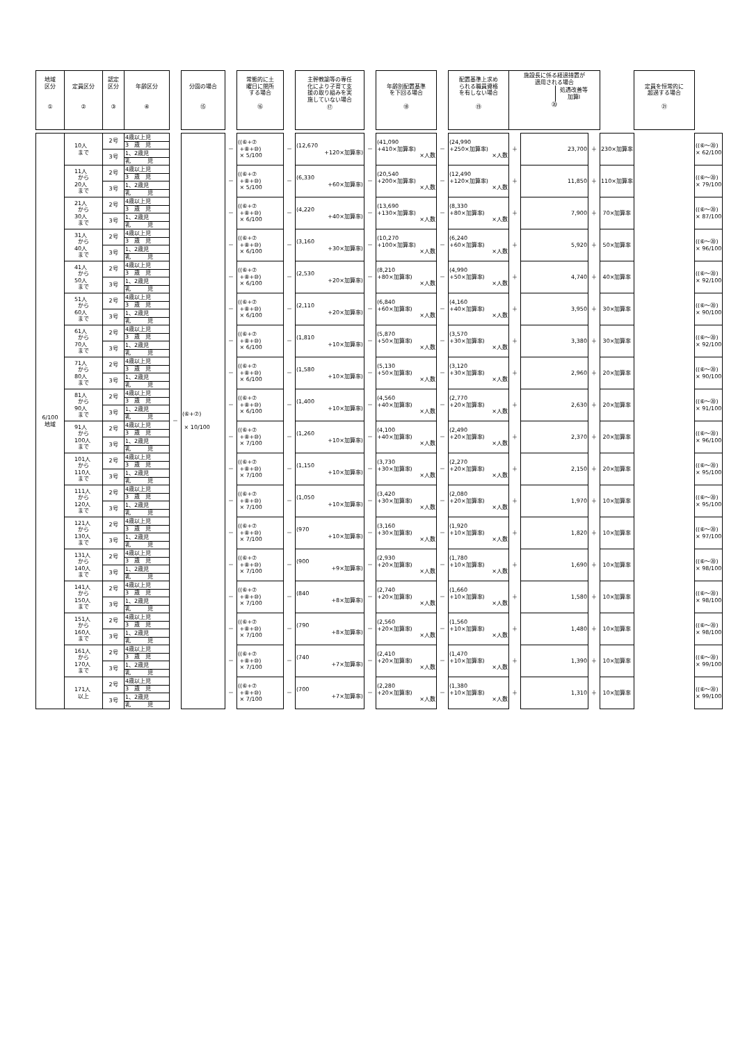| 地域 区分 ① | 定員区分 ② | 認定 区分 ③ | 年齢区分 ④ | | 分園の場合 ⑮ | | 常態的に土 曜日に閉所 する場合 ⑯ | | 主幹教諭等の専任 化により子育て支 援の取り組みを実 施していない場合 ⑰ | | 年齢別配置基準 を下回る場合 ⑱ | | 配置基準上求め られる職員資格 を有しない場合 ⑲ | 施設長に係る経過措置が 適用される場合 処遇改善等 加算Ⅰ ⑳ | | | | 定員を恒常的に 超過する場合 ㉑ | |
| 6/100 地域 | 10人 まで | 2号 | 4歳以上児 | － | (⑥+⑦) × 10/100 | － | ((⑥+⑦ +⑧+⑩) × 5/100 | － | (12,670 +120×加算率) | － | (41,090 +410×加算率) ×人数 | － | (24,990 +250×加算率) ×人数 | ＋ | 23,700 | ＋ | 230×加算率 | | ((⑥～⑳) × 62/100 |
| | | | 3 歳 児 | | | | | | | | | | | | | | | | |
| | | 3号 | 1、2歳児 | | | | | | | | | | | | | | | | |
| | | | 乳 児 | | | | | | | | | | | | | | | | |
| | 11人 から 20人 まで | 2号 | 4歳以上児 | | | － | ((⑥+⑦ +⑧+⑩) × 5/100 | － | (6,330 +60×加算率) | － | (20,540 +200×加算率) ×人数 | － | (12,490 +120×加算率) ×人数 | ＋ | 11,850 | ＋ | 110×加算率 | | ((⑥～⑳) × 79/100 |
| | | | 3 歳 児 | | | | | | | | | | | | | | | | |
| | | 3号 | 1、2歳児 | | | | | | | | | | | | | | | | |
| | | | 乳 児 | | | | | | | | | | | | | | | | |
| | 21人 から 30人 まで | 2号 | 4歳以上児 | | | － | ((⑥+⑦ +⑧+⑩) × 6/100 | － | (4,220 +40×加算率) | － | (13,690 +130×加算率) ×人数 | － | (8,330 +80×加算率) ×人数 | ＋ | 7,900 | ＋ | 70×加算率 | | ((⑥～⑳) × 87/100 |
| | | | 3 歳 児 | | | | | | | | | | | | | | | | |
| | | 3号 | 1、2歳児 | | | | | | | | | | | | | | | | |
| | | | 乳 児 | | | | | | | | | | | | | | | | |
| | 31人 から 40人 まで | 2号 | 4歳以上児 | | | － | ((⑥+⑦ +⑧+⑩) × 6/100 | － | (3,160 +30×加算率) | － | (10,270 +100×加算率) ×人数 | － | (6,240 +60×加算率) ×人数 | ＋ | 5,920 | ＋ | 50×加算率 | | ((⑥～⑳) × 96/100 |
| | | | 3 歳 児 | | | | | | | | | | | | | | | | |
| | | 3号 | 1、2歳児 | | | | | | | | | | | | | | | | |
| | | | 乳 児 | | | | | | | | | | | | | | | | |
| | 41人 から 50人 まで | 2号 | 4歳以上児 | | | － | ((⑥+⑦ +⑧+⑩) × 6/100 | － | (2,530 +20×加算率) | － | (8,210 +80×加算率) ×人数 | － | (4,990 +50×加算率) ×人数 | ＋ | 4,740 | ＋ | 40×加算率 | | ((⑥～⑳) × 92/100 |
| | | | 3 歳 児 | | | | | | | | | | | | | | | | |
| | | 3号 | 1、2歳児 | | | | | | | | | | | | | | | | |
| | | | 乳 児 | | | | | | | | | | | | | | | | |
| | 51人 から 60人 まで | 2号 | 4歳以上児 | | | － | ((⑥+⑦ +⑧+⑩) × 6/100 | － | (2,110 +20×加算率) | － | (6,840 +60×加算率) ×人数 | － | (4,160 +40×加算率) ×人数 | ＋ | 3,950 | ＋ | 30×加算率 | | ((⑥～⑳) × 90/100 |
| | | | 3 歳 児 | | | | | | | | | | | | | | | | |
| | | 3号 | 1、2歳児 | | | | | | | | | | | | | | | | |
| | | | 乳 児 | | | | | | | | | | | | | | | | |
| | 61人 から 70人 まで | 2号 | 4歳以上児 | | | － | ((⑥+⑦ +⑧+⑩) × 6/100 | － | (1,810 +10×加算率) | － | (5,870 +50×加算率) ×人数 | － | (3,570 +30×加算率) ×人数 | ＋ | 3,380 | ＋ | 30×加算率 | | ((⑥～⑳) × 92/100 |
| | | | 3 歳 児 | | | | | | | | | | | | | | | | |
| | | 3号 | 1、2歳児 | | | | | | | | | | | | | | | | |
| | | | 乳 児 | | | | | | | | | | | | | | | | |
| | 71人 から 80人 まで | 2号 | 4歳以上児 | | | － | ((⑥+⑦ +⑧+⑩) × 6/100 | － | (1,580 +10×加算率) | － | (5,130 +50×加算率) ×人数 | － | (3,120 +30×加算率) ×人数 | ＋ | 2,960 | ＋ | 20×加算率 | | ((⑥～⑳) × 90/100 |
| | | | 3 歳 児 | | | | | | | | | | | | | | | | |
| | | 3号 | 1、2歳児 | | | | | | | | | | | | | | | | |
| | | | 乳 児 | | | | | | | | | | | | | | | | |
| | 81人 から 90人 まで | 2号 | 4歳以上児 | | | － | ((⑥+⑦ +⑧+⑩) × 6/100 | － | (1,400 +10×加算率) | － | (4,560 +40×加算率) ×人数 | － | (2,770 +20×加算率) ×人数 | ＋ | 2,630 | ＋ | 20×加算率 | | ((⑥～⑳) × 91/100 |
| | | | 3 歳 児 | | | | | | | | | | | | | | | | |
| | | 3号 | 1、2歳児 | | | | | | | | | | | | | | | | |
| | | | 乳 児 | | | | | | | | | | | | | | | | |
| | 91人 から 100人 まで | 2号 | 4歳以上児 | | | － | ((⑥+⑦ +⑧+⑩) × 7/100 | － | (1,260 +10×加算率) | － | (4,100 +40×加算率) ×人数 | － | (2,490 +20×加算率) ×人数 | ＋ | 2,370 | ＋ | 20×加算率 | | ((⑥～⑳) × 96/100 |
| | | | 3 歳 児 | | | | | | | | | | | | | | | | |
| | | 3号 | 1、2歳児 | | | | | | | | | | | | | | | | |
| | | | 乳 児 | | | | | | | | | | | | | | | | |
| | 101人 から 110人 まで | 2号 | 4歳以上児 | | | － | ((⑥+⑦ +⑧+⑩) × 7/100 | － | (1,150 +10×加算率) | － | (3,730 +30×加算率) ×人数 | － | (2,270 +20×加算率) ×人数 | ＋ | 2,150 | ＋ | 20×加算率 | | ((⑥～⑳) × 95/100 |
| | | | 3 歳 児 | | | | | | | | | | | | | | | | |
| | | 3号 | 1、2歳児 | | | | | | | | | | | | | | | | |
| | | | 乳 児 | | | | | | | | | | | | | | | | |
| | 111人 から 120人 まで | 2号 | 4歳以上児 | | | － | ((⑥+⑦ +⑧+⑩) × 7/100 | － | (1,050 +10×加算率) | － | (3,420 +30×加算率) ×人数 | － | (2,080 +20×加算率) ×人数 | ＋ | 1,970 | ＋ | 10×加算率 | | ((⑥～⑳) × 95/100 |
| | | | 3 歳 児 | | | | | | | | | | | | | | | | |
| | | 3号 | 1、2歳児 | | | | | | | | | | | | | | | | |
| | | | 乳 児 | | | | | | | | | | | | | | | | |
| | 121人 から 130人 まで | 2号 | 4歳以上児 | | | － | ((⑥+⑦ +⑧+⑩) × 7/100 | － | (970 +10×加算率) | － | (3,160 +30×加算率) ×人数 | － | (1,920 +10×加算率) ×人数 | ＋ | 1,820 | ＋ | 10×加算率 | | ((⑥～⑳) × 97/100 |
| | | | 3 歳 児 | | | | | | | | | | | | | | | | |
| | | 3号 | 1、2歳児 | | | | | | | | | | | | | | | | |
| | | | 乳 児 | | | | | | | | | | | | | | | | |
| | 131人 から 140人 まで | 2号 | 4歳以上児 | | | － | ((⑥+⑦ +⑧+⑩) × 7/100 | － | (900 +9×加算率) | － | (2,930 +20×加算率) ×人数 | － | (1,780 +10×加算率) ×人数 | ＋ | 1,690 | ＋ | 10×加算率 | | ((⑥～⑳) × 98/100 |
| | | | 3 歳 児 | | | | | | | | | | | | | | | | |
| | | 3号 | 1、2歳児 | | | | | | | | | | | | | | | | |
| | | | 乳 児 | | | | | | | | | | | | | | | | |
| | 141人 から 150人 まで | 2号 | 4歳以上児 | | | － | ((⑥+⑦ +⑧+⑩) × 7/100 | － | (840 +8×加算率) | － | (2,740 +20×加算率) ×人数 | － | (1,660 +10×加算率) ×人数 | ＋ | 1,580 | ＋ | 10×加算率 | | ((⑥～⑳) × 98/100 |
| | | | 3 歳 児 | | | | | | | | | | | | | | | | |
| | | 3号 | 1、2歳児 | | | | | | | | | | | | | | | | |
| | | | 乳 児 | | | | | | | | | | | | | | | | |
| | 151人 から 160人 まで | 2号 | 4歳以上児 | | | － | ((⑥+⑦ +⑧+⑩) × 7/100 | － | (790 +8×加算率) | － | (2,560 +20×加算率) ×人数 | － | (1,560 +10×加算率) ×人数 | ＋ | 1,480 | ＋ | 10×加算率 | | ((⑥～⑳) × 98/100 |
| | | | 3 歳 児 | | | | | | | | | | | | | | | | |
| | | 3号 | 1、2歳児 | | | | | | | | | | | | | | | | |
| | | | 乳 児 | | | | | | | | | | | | | | | | |
| | 161人 から 170人 まで | 2号 | 4歳以上児 | | | － | ((⑥+⑦ +⑧+⑩) × 7/100 | － | (740 +7×加算率) | － | (2,410 +20×加算率) ×人数 | － | (1,470 +10×加算率) ×人数 | ＋ | 1,390 | ＋ | 10×加算率 | | ((⑥～⑳) × 99/100 |
| | | | 3 歳 児 | | | | | | | | | | | | | | | | |
| | | 3号 | 1、2歳児 | | | | | | | | | | | | | | | | |
| | | | 乳 児 | | | | | | | | | | | | | | | | |
| | 171人 以上 | 2号 | 4歳以上児 | | | － | ((⑥+⑦ +⑧+⑩) × 7/100 | － | (700 +7×加算率) | － | (2,280 +20×加算率) ×人数 | － | (1,380 +10×加算率) ×人数 | ＋ | 1,310 | ＋ | 10×加算率 | | ((⑥～⑳) × 99/100 |
| | | | 3 歳 児 | | | | | | | | | | | | | | | | |
| | | 3号 | 1、2歳児 | | | | | | | | | | | | | | | | |
| | | | 乳 児 | | | | | | | | | | | | | | | | |